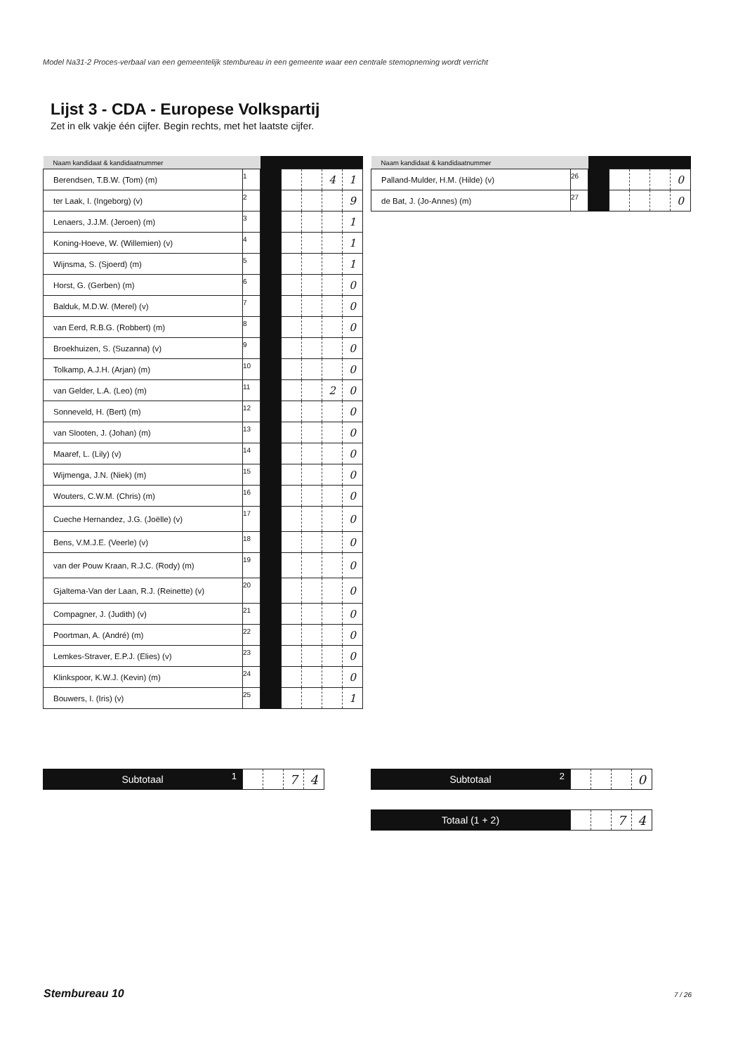Model Na31-2 Proces-verbaal van een gemeentelijk stembureau in een gemeente waar een centrale stemopneming wordt verricht
Lijst 3 - CDA - Europese Volkspartij
Zet in elk vakje één cijfer. Begin rechts, met het laatste cijfer.
| Naam kandidaat & kandidaatnummer | | | | | | |
| --- | --- | --- | --- | --- | --- | --- |
| Berendsen, T.B.W. (Tom) (m) | 1 | | | | 4 | 1 |
| ter Laak, I. (Ingeborg) (v) | 2 | | | | | 9 |
| Lenaers, J.J.M. (Jeroen) (m) | 3 | | | | | 1 |
| Koning-Hoeve, W. (Willemien) (v) | 4 | | | | | 1 |
| Wijnsma, S. (Sjoerd) (m) | 5 | | | | | 1 |
| Horst, G. (Gerben) (m) | 6 | | | | | 0 |
| Balduk, M.D.W. (Merel) (v) | 7 | | | | | 0 |
| van Eerd, R.B.G. (Robbert) (m) | 8 | | | | | 0 |
| Broekhuizen, S. (Suzanna) (v) | 9 | | | | | 0 |
| Tolkamp, A.J.H. (Arjan) (m) | 10 | | | | | 0 |
| van Gelder, L.A. (Leo) (m) | 11 | | | | 2 | 0 |
| Sonneveld, H. (Bert) (m) | 12 | | | | | 0 |
| van Slooten, J. (Johan) (m) | 13 | | | | | 0 |
| Maaref, L. (Lily) (v) | 14 | | | | | 0 |
| Wijmenga, J.N. (Niek) (m) | 15 | | | | | 0 |
| Wouters, C.W.M. (Chris) (m) | 16 | | | | | 0 |
| Cueche Hernandez, J.G. (Joëlle) (v) | 17 | | | | | 0 |
| Bens, V.M.J.E. (Veerle) (v) | 18 | | | | | 0 |
| van der Pouw Kraan, R.J.C. (Rody) (m) | 19 | | | | | 0 |
| Gjaltema-Van der Laan, R.J. (Reinette) (v) | 20 | | | | | 0 |
| Compagner, J. (Judith) (v) | 21 | | | | | 0 |
| Poortman, A. (André) (m) | 22 | | | | | 0 |
| Lemkes-Straver, E.P.J. (Elies) (v) | 23 | | | | | 0 |
| Klinkspoor, K.W.J. (Kevin) (m) | 24 | | | | | 0 |
| Bouwers, I. (Iris) (v) | 25 | | | | | 1 |
| Naam kandidaat & kandidaatnummer | | | | | | |
| --- | --- | --- | --- | --- | --- | --- |
| Palland-Mulder, H.M. (Hilde) (v) | 26 | | | | | 0 |
| de Bat, J. (Jo-Annes) (m) | 27 | | | | | 0 |
Subtotaal 1
7 4
Subtotaal 2
0
Totaal (1 + 2)
7 4
Stembureau 10 7 / 26